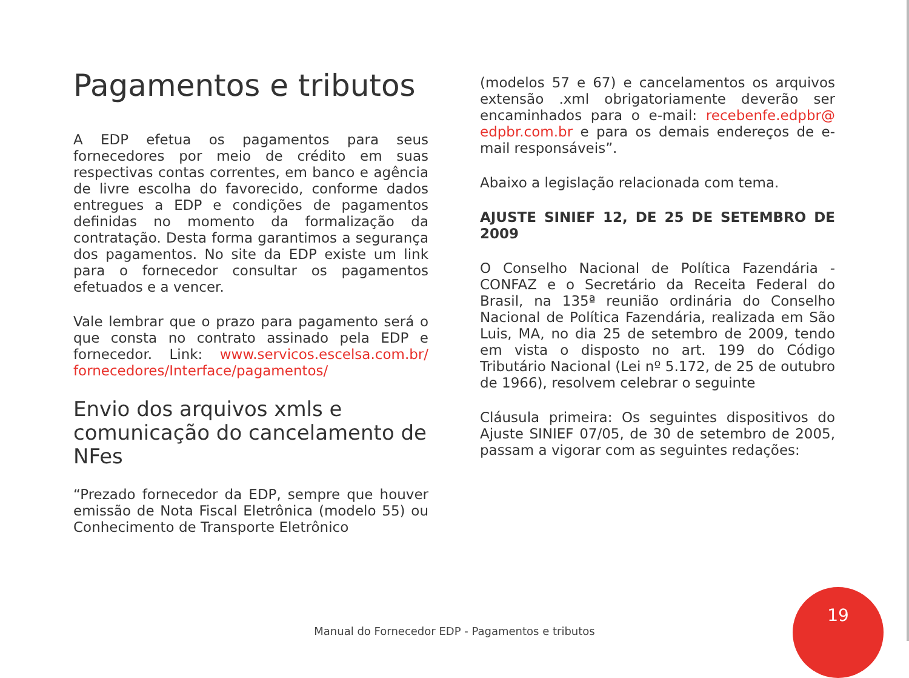Pagamentos e tributos
A EDP efetua os pagamentos para seus fornecedores por meio de crédito em suas respectivas contas correntes, em banco e agência de livre escolha do favorecido, conforme dados entregues a EDP e condições de pagamentos definidas no momento da formalização da contratação. Desta forma garantimos a segurança dos pagamentos. No site da EDP existe um link para o fornecedor consultar os pagamentos efetuados e a vencer.
Vale lembrar que o prazo para pagamento será o que consta no contrato assinado pela EDP e fornecedor. Link: www.servicos.escelsa.com.br/ fornecedores/Interface/pagamentos/
Envio dos arquivos xmls e comunicação do cancelamento de NFes
“Prezado fornecedor da EDP, sempre que houver emissão de Nota Fiscal Eletrônica (modelo 55) ou Conhecimento de Transporte Eletrônico
(modelos 57 e 67) e cancelamentos os arquivos extensão .xml obrigatoriamente deverão ser encaminhados para o e-mail: recebenfe.edpbr@ edpbr.com.br e para os demais endereços de e-mail responsáveis”.
Abaixo a legislação relacionada com tema.
AJUSTE SINIEF 12, DE 25 DE SETEMBRO DE 2009
O Conselho Nacional de Política Fazendária - CONFAZ e o Secretário da Receita Federal do Brasil, na 135ª reunião ordinária do Conselho Nacional de Política Fazendária, realizada em São Luis, MA, no dia 25 de setembro de 2009, tendo em vista o disposto no art. 199 do Código Tributário Nacional (Lei nº 5.172, de 25 de outubro de 1966), resolvem celebrar o seguinte
Cláusula primeira: Os seguintes dispositivos do Ajuste SINIEF 07/05, de 30 de setembro de 2005, passam a vigorar com as seguintes redações:
Manual do Fornecedor EDP - Pagamentos e tributos
19